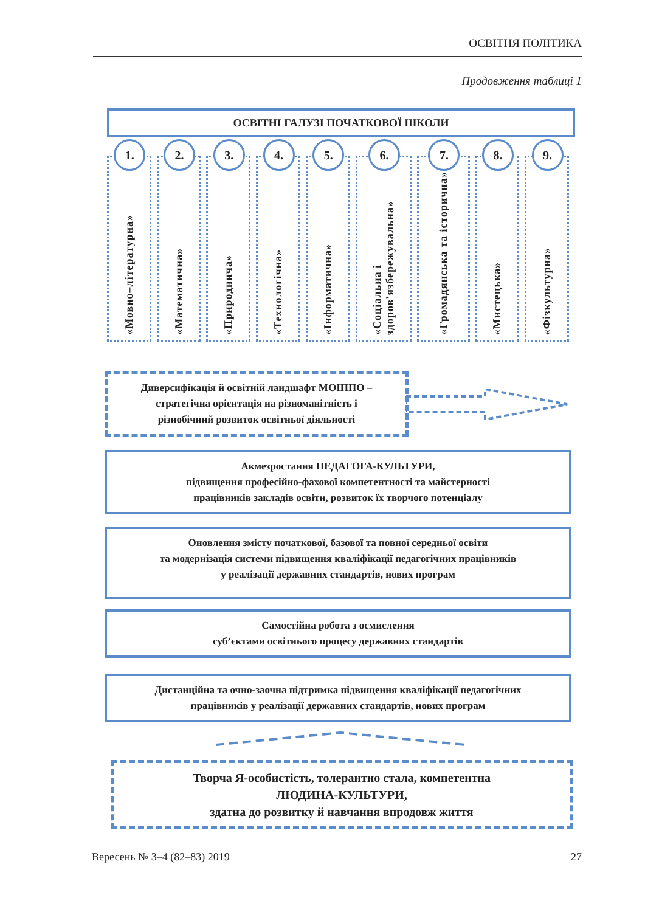ОСВІТНЯ ПОЛІТИКА
Продовження таблиці 1
ОСВІТНІ ГАЛУЗІ ПОЧАТКОВОЇ ШКОЛИ
1.
«Мовно–літературна»
2.
«Математична»
3.
«Природнича»
4.
«Технологічна»
5.
«Інформатична»
6.
«Соціальна і здоров'язбережувальна»
7.
«Громадянська та історична»
8.
«Мистецька»
9.
«Фізкультурна»
Диверсифікація й освітній ландшафт МОІППО –
стратегічна орієнтація на різноманітність і
різнобічний розвиток освітньої діяльності
Акмезростання ПЕДАГОГА-КУЛЬТУРИ,
підвищення професійно-фахової компетентності та майстерності
працівників закладів освіти, розвиток їх творчого потенціалу
Оновлення змісту початкової, базової та повної середньої освіти
та модернізація системи підвищення кваліфікації педагогічних працівників
у реалізації державних стандартів, нових програм
Самостійна робота з осмислення
суб’єктами освітнього процесу державних стандартів
Дистанційна та очно-заочна підтримка підвищення кваліфікації педагогічних
працівників у реалізації державних стандартів, нових програм
Творча Я-особистість, толерантно стала, компетентна
ЛЮДИНА-КУЛЬТУРИ,
здатна до розвитку й навчання впродовж життя
Вересень № 3–4 (82–83) 2019 27